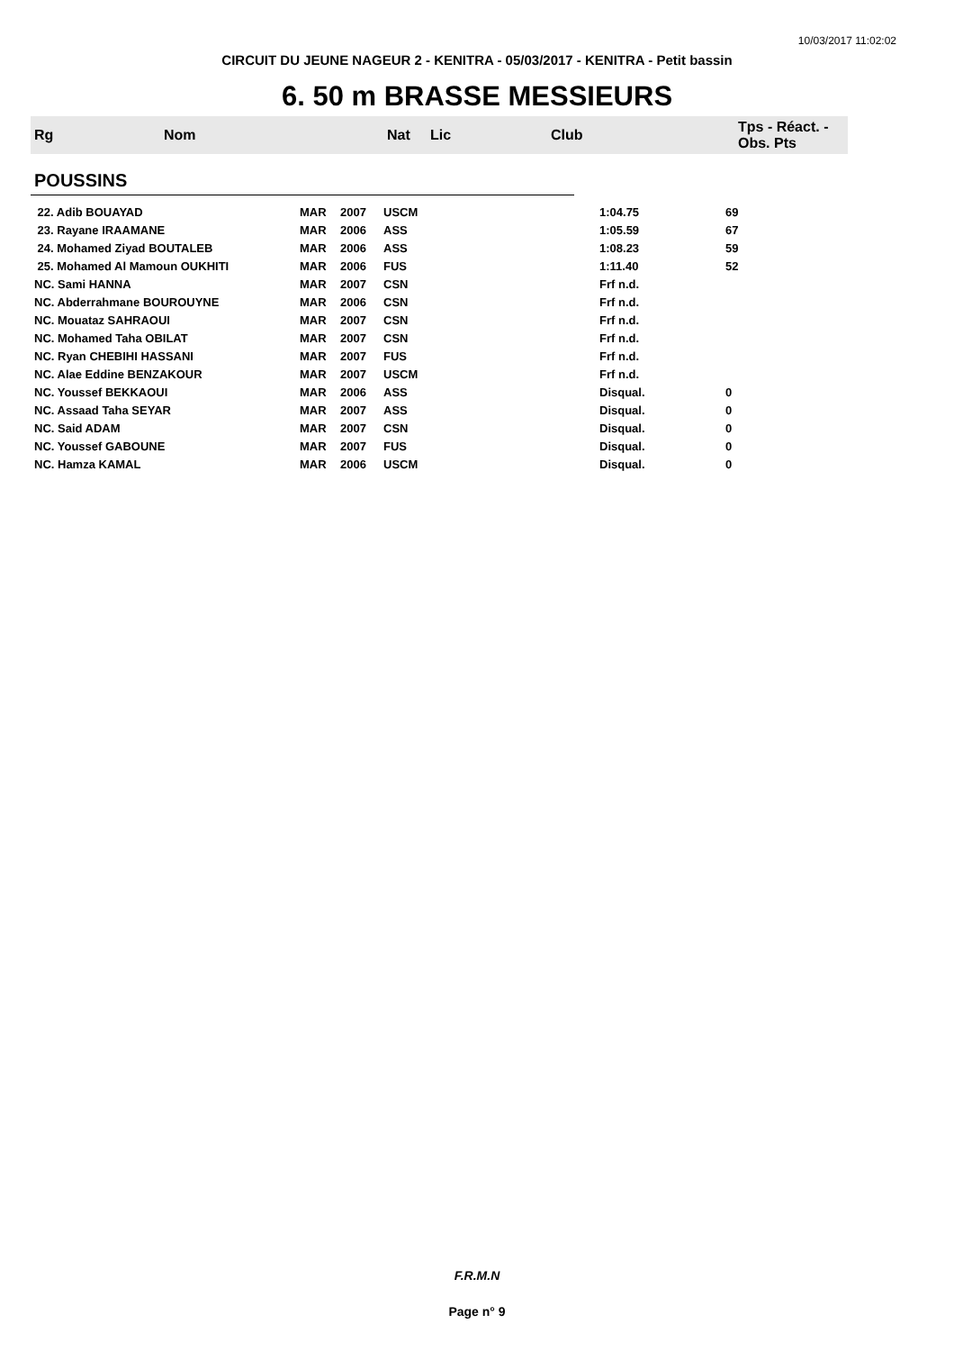10/03/2017 11:02:02
CIRCUIT DU JEUNE NAGEUR 2 - KENITRA - 05/03/2017 - KENITRA - Petit bassin
6. 50 m BRASSE MESSIEURS
| Rg | Nom | Nat | Lic | Club | Tps - Réact. - Obs. Pts |
| --- | --- | --- | --- | --- | --- |
| POUSSINS | | | | | |
| 22. Adib BOUAYAD | MAR | 2007 | USCM | 1:04.75 | 69 |
| 23. Rayane IRAAMANE | MAR | 2006 | ASS | 1:05.59 | 67 |
| 24. Mohamed Ziyad BOUTALEB | MAR | 2006 | ASS | 1:08.23 | 59 |
| 25. Mohamed Al Mamoun OUKHITI | MAR | 2006 | FUS | 1:11.40 | 52 |
| NC. Sami HANNA | MAR | 2007 | CSN | Frf n.d. | |
| NC. Abderrahmane BOUROUYNE | MAR | 2006 | CSN | Frf n.d. | |
| NC. Mouataz SAHRAOUI | MAR | 2007 | CSN | Frf n.d. | |
| NC. Mohamed Taha OBILAT | MAR | 2007 | CSN | Frf n.d. | |
| NC. Ryan CHEBIHI HASSANI | MAR | 2007 | FUS | Frf n.d. | |
| NC. Alae Eddine BENZAKOUR | MAR | 2007 | USCM | Frf n.d. | |
| NC. Youssef BEKKAOUI | MAR | 2006 | ASS | Disqual. | 0 |
| NC. Assaad Taha SEYAR | MAR | 2007 | ASS | Disqual. | 0 |
| NC. Said ADAM | MAR | 2007 | CSN | Disqual. | 0 |
| NC. Youssef GABOUNE | MAR | 2007 | FUS | Disqual. | 0 |
| NC. Hamza KAMAL | MAR | 2006 | USCM | Disqual. | 0 |
F.R.M.N
Page n° 9